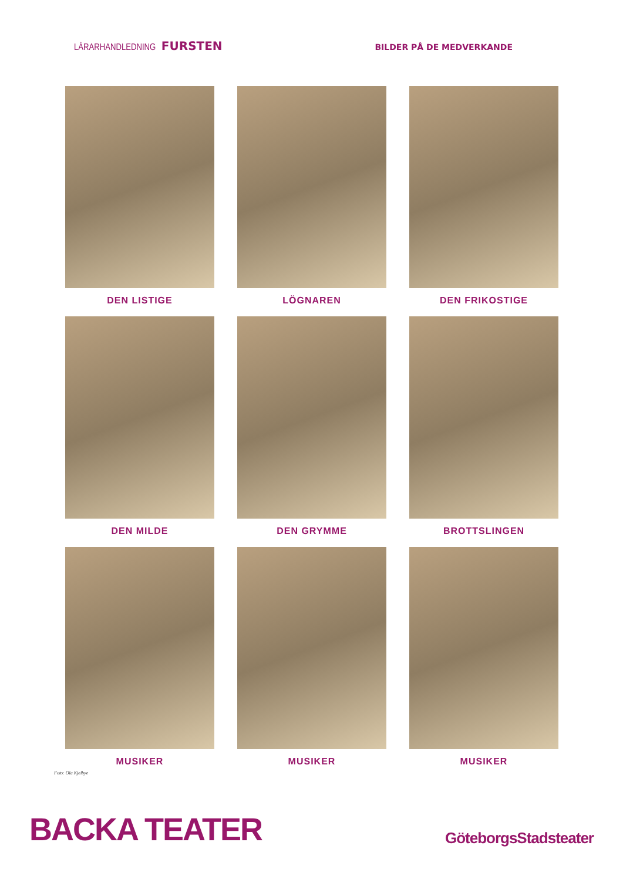LÄRARHANDLEDNING FURSTEN
BILDER PÅ DE MEDVERKANDE
DEN LISTIGE
LÖGNAREN
DEN FRIKOSTIGE
DEN MILDE
DEN GRYMME
BROTTSLINGEN
MUSIKER
MUSIKER
MUSIKER
Foto: Ola Kjelbye
BACKA TEATER
GöteborgsStadsteater